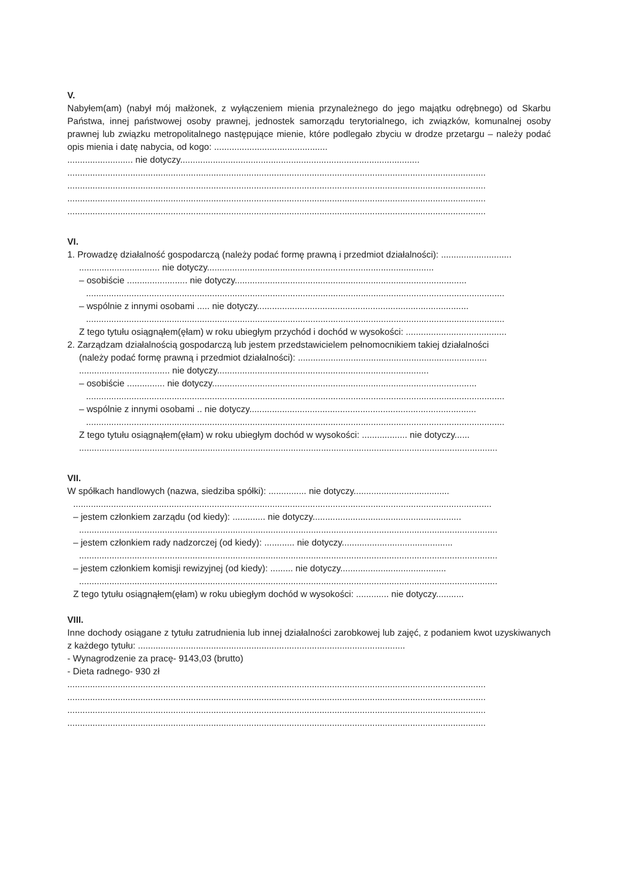V.
Nabyłem(am) (nabył mój małżonek, z wyłączeniem mienia przynależnego do jego majątku odrębnego) od Skarbu Państwa, innej państwowej osoby prawnej, jednostek samorządu terytorialnego, ich związków, komunalnej osoby prawnej lub związku metropolitalnego następujące mienie, które podlegało zbyciu w drodze przetargu – należy podać opis mienia i datę nabycia, od kogo: .............................................
.......................... nie dotyczy...............................................................................................
......................................................................................................................................................................
......................................................................................................................................................................
......................................................................................................................................................................
......................................................................................................................................................................
VI.
1. Prowadzę działalność gospodarczą (należy podać formę prawną i przedmiot działalności): ............................
................................ nie dotyczy..........................................................................................
– osobiście ........................ nie dotyczy............................................................................................
......................................................................................................................................................................
– wspólnie z innymi osobami ..... nie dotyczy....................................................................................
......................................................................................................................................................................
Z tego tytułu osiągnąłem(ęłam) w roku ubiegłym przychód i dochód w wysokości: ........................................
2. Zarządzam działalnością gospodarczą lub jestem przedstawicielem pełnomocnikiem takiej działalności
(należy podać formę prawną i przedmiot działalności): ...........................................................................
.................................... nie dotyczy....................................................................................
– osobiście ............... nie dotyczy.........................................................................................................
......................................................................................................................................................................
– wspólnie z innymi osobami .. nie dotyczy..........................................................................................
......................................................................................................................................................................
Z tego tytułu osiągnąłem(ęłam) w roku ubiegłym dochód w wysokości: .................. nie dotyczy......
......................................................................................................................................................................
VII.
W spółkach handlowych (nazwa, siedziba spółki): ............... nie dotyczy......................................
......................................................................................................................................................................
– jestem członkiem zarządu (od kiedy): ............. nie dotyczy...........................................................
......................................................................................................................................................................
– jestem członkiem rady nadzorczej (od kiedy): ............ nie dotyczy............................................
......................................................................................................................................................................
– jestem członkiem komisji rewizyjnej (od kiedy): ......... nie dotyczy..........................................
......................................................................................................................................................................
Z tego tytułu osiągnąłem(ęłam) w roku ubiegłym dochód w wysokości: ............. nie dotyczy...........
VIII.
Inne dochody osiągane z tytułu zatrudnienia lub innej działalności zarobkowej lub zajęć, z podaniem kwot uzyskiwanych z każdego tytułu: ..........................................................................................................
- Wynagrodzenie za pracę- 9143,03 (brutto)
- Dieta radnego- 930 zł
......................................................................................................................................................................
......................................................................................................................................................................
......................................................................................................................................................................
......................................................................................................................................................................